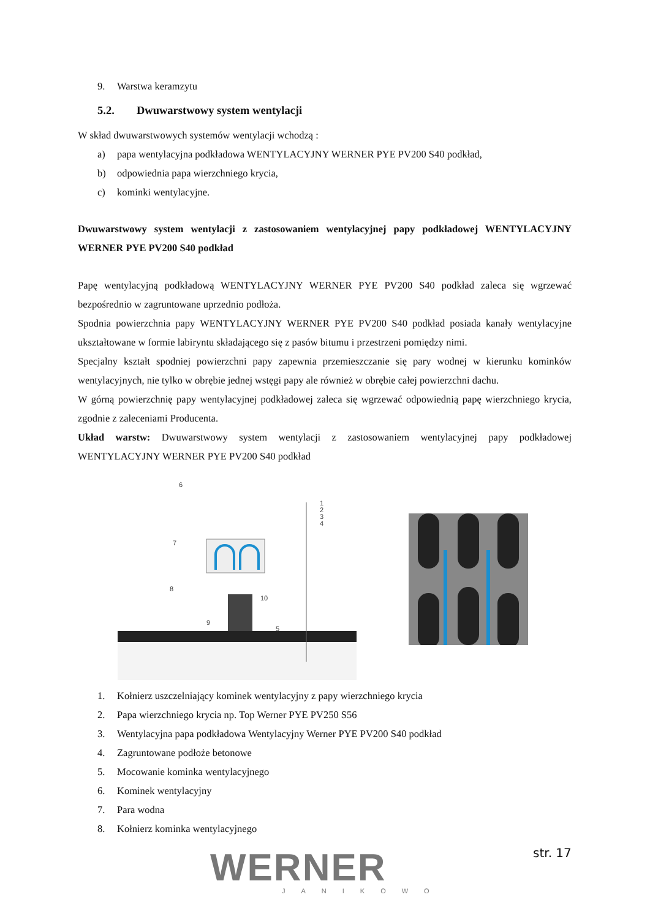9. Warstwa keramzytu
5.2. Dwuwarstwowy system wentylacji
W skład dwuwarstwowych systemów wentylacji wchodzą :
a) papa wentylacyjna podkładowa WENTYLACYJNY WERNER PYE PV200 S40 podkład,
b) odpowiednia papa wierzchniego krycia,
c) kominki wentylacyjne.
Dwuwarstwowy system wentylacji z zastosowaniem wentylacyjnej papy podkładowej WENTYLACYJNY WERNER PYE PV200 S40 podkład
Papę wentylacyjną podkładową WENTYLACYJNY WERNER PYE PV200 S40 podkład zaleca się wgrzewać bezpośrednio w zagruntowane uprzednio podłoża.
Spodnia powierzchnia papy WENTYLACYJNY WERNER PYE PV200 S40 podkład posiada kanały wentylacyjne ukształtowane w formie labiryntu składającego się z pasów bitumu i przestrzeni pomiędzy nimi.
Specjalny kształt spodniej powierzchni papy zapewnia przemieszczanie się pary wodnej w kierunku kominków wentylacyjnych, nie tylko w obrębie jednej wstęgi papy ale również w obrębie całej powierzchni dachu.
W górną powierzchnię papy wentylacyjnej podkładowej zaleca się wgrzewać odpowiednią papę wierzchniego krycia, zgodnie z zaleceniami Producenta.
Układ warstw: Dwuwarstwowy system wentylacji z zastosowaniem wentylacyjnej papy podkładowej WENTYLACYJNY WERNER PYE PV200 S40 podkład
6
1
2
3
4
7
8
9
10
5
1. Kołnierz uszczelniający kominek wentylacyjny z papy wierzchniego krycia
2. Papa wierzchniego krycia np. Top Werner PYE PV250 S56
3. Wentylacyjna papa podkładowa Wentylacyjny Werner PYE PV200 S40 podkład
4. Zagruntowane podłoże betonowe
5. Mocowanie kominka wentylacyjnego
6. Kominek wentylacyjny
7. Para wodna
8. Kołnierz kominka wentylacyjnego
WERNER str. 17
JANIKOWO